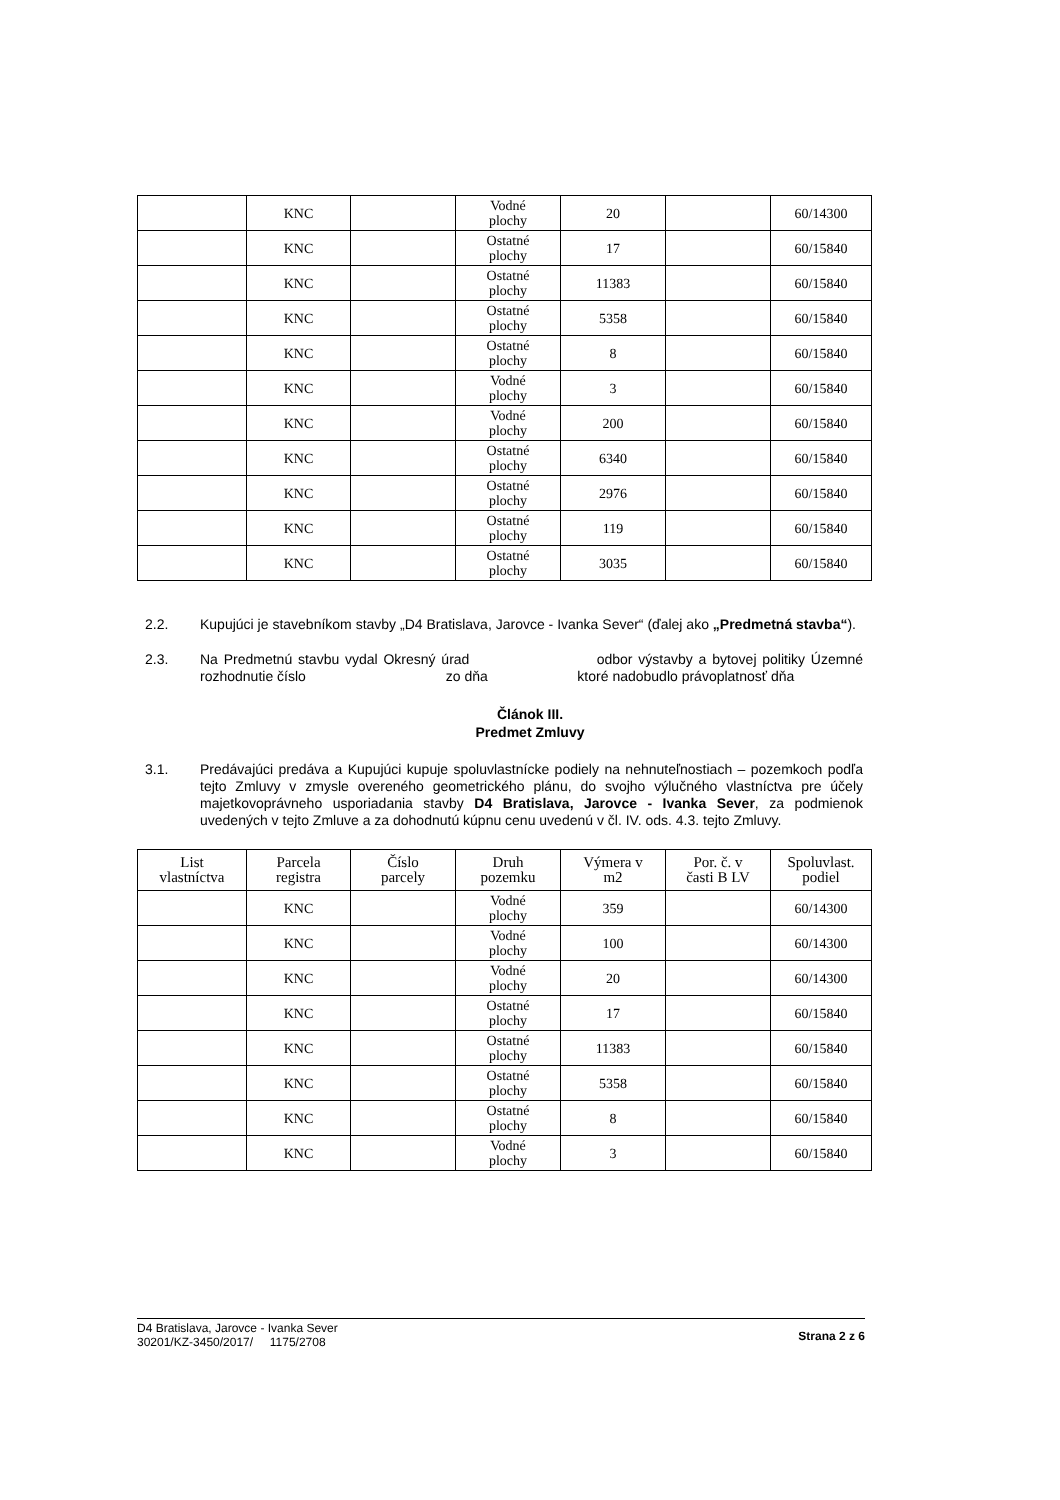| | KNC | | Vodné plochy | 20 | | 60/14300 |
| | KNC | | Ostatné plochy | 17 | | 60/15840 |
| | KNC | | Ostatné plochy | 11383 | | 60/15840 |
| | KNC | | Ostatné plochy | 5358 | | 60/15840 |
| | KNC | | Ostatné plochy | 8 | | 60/15840 |
| | KNC | | Vodné plochy | 3 | | 60/15840 |
| | KNC | | Vodné plochy | 200 | | 60/15840 |
| | KNC | | Ostatné plochy | 6340 | | 60/15840 |
| | KNC | | Ostatné plochy | 2976 | | 60/15840 |
| | KNC | | Ostatné plochy | 119 | | 60/15840 |
| | KNC | | Ostatné plochy | 3035 | | 60/15840 |
2.2. Kupujúci je stavebníkom stavby „D4 Bratislava, Jarovce - Ivanka Sever“ (ďalej ako „Predmetná stavba“).
2.3. Na Predmetnú stavbu vydal Okresný úrad odbor výstavby a bytovej politiky Územné rozhodnutie číslo zo dňa ktoré nadobudlo právoplatnosť dňa
Článok III.
Predmet Zmluvy
3.1. Predávajúci predáva a Kupujúci kupuje spoluvlastnícke podiely na nehnuteľnostiach – pozemkoch podľa tejto Zmluvy v zmysle overeného geometrického plánu, do svojho výlučného vlastníctva pre účely majetkovoprávneho usporiadania stavby D4 Bratislava, Jarovce - Ivanka Sever, za podmienok uvedených v tejto Zmluve a za dohodnutú kúpnu cenu uvedenú v čl. IV. ods. 4.3. tejto Zmluvy.
| List vlastníctva | Parcela registra | Číslo parcely | Druh pozemku | Výmera v m2 | Por. č. v časti B LV | Spoluvlast. podiel |
| --- | --- | --- | --- | --- | --- | --- |
| | KNC | | Vodné plochy | 359 | | 60/14300 |
| | KNC | | Vodné plochy | 100 | | 60/14300 |
| | KNC | | Vodné plochy | 20 | | 60/14300 |
| | KNC | | Ostatné plochy | 17 | | 60/15840 |
| | KNC | | Ostatné plochy | 11383 | | 60/15840 |
| | KNC | | Ostatné plochy | 5358 | | 60/15840 |
| | KNC | | Ostatné plochy | 8 | | 60/15840 |
| | KNC | | Vodné plochy | 3 | | 60/15840 |
D4 Bratislava, Jarovce - Ivanka Sever
30201/KZ-3450/2017/ 1175/2708
Strana 2 z 6